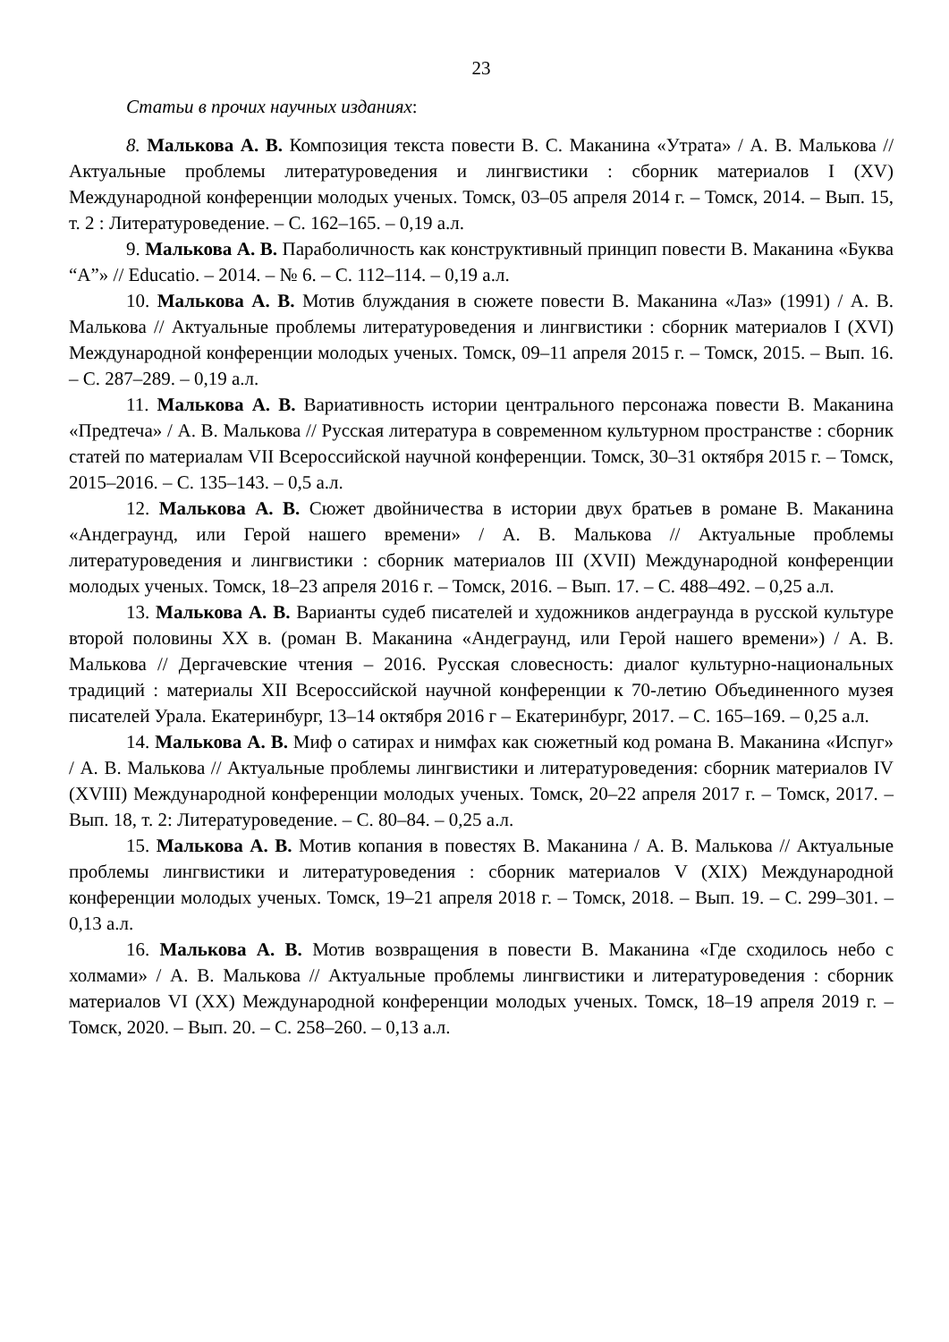23
Статьи в прочих научных изданиях:
8. Малькова А. В. Композиция текста повести В. С. Маканина «Утрата» / А. В. Малькова // Актуальные проблемы литературоведения и лингвистики : сборник материалов I (XV) Международной конференции молодых ученых. Томск, 03–05 апреля 2014 г. – Томск, 2014. – Вып. 15, т. 2 : Литературоведение. – С. 162–165. – 0,19 а.л.
9. Малькова А. В. Параболичность как конструктивный принцип повести В. Маканина «Буква “А”» // Educatio. – 2014. – № 6. – С. 112–114. – 0,19 а.л.
10. Малькова А. В. Мотив блуждания в сюжете повести В. Маканина «Лаз» (1991) / А. В. Малькова // Актуальные проблемы литературоведения и лингвистики : сборник материалов I (XVI) Международной конференции молодых ученых. Томск, 09–11 апреля 2015 г. – Томск, 2015. – Вып. 16. – С. 287–289. – 0,19 а.л.
11. Малькова А. В. Вариативность истории центрального персонажа повести В. Маканина «Предтеча» / А. В. Малькова // Русская литература в современном культурном пространстве : сборник статей по материалам VII Всероссийской научной конференции. Томск, 30–31 октября 2015 г. – Томск, 2015–2016. – С. 135–143. – 0,5 а.л.
12. Малькова А. В. Сюжет двойничества в истории двух братьев в романе В. Маканина «Андеграунд, или Герой нашего времени» / А. В. Малькова // Актуальные проблемы литературоведения и лингвистики : сборник материалов III (XVII) Международной конференции молодых ученых. Томск, 18–23 апреля 2016 г. – Томск, 2016. – Вып. 17. – С. 488–492. – 0,25 а.л.
13. Малькова А. В. Варианты судеб писателей и художников андеграунда в русской культуре второй половины XX в. (роман В. Маканина «Андеграунд, или Герой нашего времени») / А. В. Малькова // Дергачевские чтения – 2016. Русская словесность: диалог культурно-национальных традиций : материалы XII Всероссийской научной конференции к 70-летию Объединенного музея писателей Урала. Екатеринбург, 13–14 октября 2016 г – Екатеринбург, 2017. – С. 165–169. – 0,25 а.л.
14. Малькова А. В. Миф о сатирах и нимфах как сюжетный код романа В. Маканина «Испуг» / А. В. Малькова // Актуальные проблемы лингвистики и литературоведения: сборник материалов IV (XVIII) Международной конференции молодых ученых. Томск, 20–22 апреля 2017 г. – Томск, 2017. – Вып. 18, т. 2: Литературоведение. – С. 80–84. – 0,25 а.л.
15. Малькова А. В. Мотив копания в повестях В. Маканина / А. В. Малькова // Актуальные проблемы лингвистики и литературоведения : сборник материалов V (XIX) Международной конференции молодых ученых. Томск, 19–21 апреля 2018 г. – Томск, 2018. – Вып. 19. – С. 299–301. – 0,13 а.л.
16. Малькова А. В. Мотив возвращения в повести В. Маканина «Где сходилось небо с холмами» / А. В. Малькова // Актуальные проблемы лингвистики и литературоведения : сборник материалов VI (XX) Международной конференции молодых ученых. Томск, 18–19 апреля 2019 г. – Томск, 2020. – Вып. 20. – С. 258–260. – 0,13 а.л.